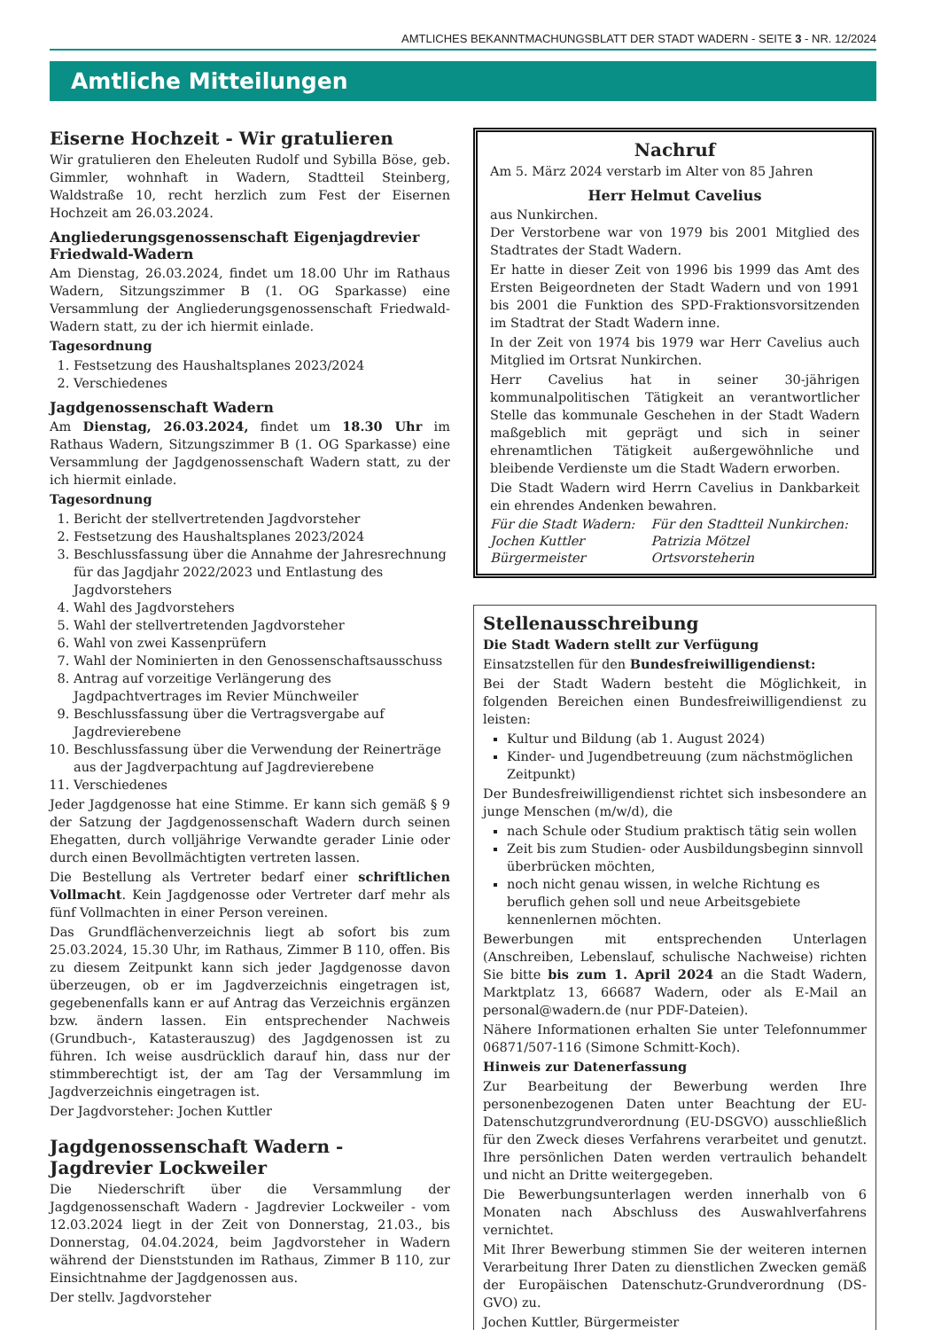AMTLICHES BEKANNTMACHUNGSBLATT DER STADT WADERN - SEITE 3 - NR. 12/2024
Amtliche Mitteilungen
Eiserne Hochzeit - Wir gratulieren
Wir gratulieren den Eheleuten Rudolf und Sybilla Böse, geb. Gimmler, wohnhaft in Wadern, Stadtteil Steinberg, Waldstraße 10, recht herzlich zum Fest der Eisernen Hochzeit am 26.03.2024.
Angliederungsgenossenschaft Eigenjagdrevier Friedwald-Wadern
Am Dienstag, 26.03.2024, findet um 18.00 Uhr im Rathaus Wadern, Sitzungszimmer B (1. OG Sparkasse) eine Versammlung der Angliederungsgenossenschaft Friedwald-Wadern statt, zu der ich hiermit einlade.
Tagesordnung
1. Festsetzung des Haushaltsplanes 2023/2024
2. Verschiedenes
Jagdgenossenschaft Wadern
Am Dienstag, 26.03.2024, findet um 18.30 Uhr im Rathaus Wadern, Sitzungszimmer B (1. OG Sparkasse) eine Versammlung der Jagdgenossenschaft Wadern statt, zu der ich hiermit einlade.
Tagesordnung
1. Bericht der stellvertretenden Jagdvorsteher
2. Festsetzung des Haushaltsplanes 2023/2024
3. Beschlussfassung über die Annahme der Jahresrechnung für das Jagdjahr 2022/2023 und Entlastung des Jagdvorstehers
4. Wahl des Jagdvorstehers
5. Wahl der stellvertretenden Jagdvorsteher
6. Wahl von zwei Kassenprüfern
7. Wahl der Nominierten in den Genossenschaftsausschuss
8. Antrag auf vorzeitige Verlängerung des Jagdpachtvertrages im Revier Münchweiler
9. Beschlussfassung über die Vertragsvergabe auf Jagdrevierebene
10. Beschlussfassung über die Verwendung der Reinerträge aus der Jagdverpachtung auf Jagdrevierebene
11. Verschiedenes
Jeder Jagdgenosse hat eine Stimme. Er kann sich gemäß § 9 der Satzung der Jagdgenossenschaft Wadern durch seinen Ehegatten, durch volljährige Verwandte gerader Linie oder durch einen Bevollmächtigten vertreten lassen.
Die Bestellung als Vertreter bedarf einer schriftlichen Vollmacht. Kein Jagdgenosse oder Vertreter darf mehr als fünf Vollmachten in einer Person vereinen.
Das Grundflächenverzeichnis liegt ab sofort bis zum 25.03.2024, 15.30 Uhr, im Rathaus, Zimmer B 110, offen. Bis zu diesem Zeitpunkt kann sich jeder Jagdgenosse davon überzeugen, ob er im Jagdverzeichnis eingetragen ist, gegebenenfalls kann er auf Antrag das Verzeichnis ergänzen bzw. ändern lassen. Ein entsprechender Nachweis (Grundbuch-, Katasterauszug) des Jagdgenossen ist zu führen. Ich weise ausdrücklich darauf hin, dass nur der stimmberechtigt ist, der am Tag der Versammlung im Jagdverzeichnis eingetragen ist.
Der Jagdvorsteher: Jochen Kuttler
Jagdgenossenschaft Wadern - Jagdrevier Lockweiler
Die Niederschrift über die Versammlung der Jagdgenossenschaft Wadern - Jagdrevier Lockweiler - vom 12.03.2024 liegt in der Zeit von Donnerstag, 21.03., bis Donnerstag, 04.04.2024, beim Jagdvorsteher in Wadern während der Dienststunden im Rathaus, Zimmer B 110, zur Einsichtnahme der Jagdgenossen aus.
Der stellv. Jagdvorsteher
Nachruf
Am 5. März 2024 verstarb im Alter von 85 Jahren
Herr Helmut Cavelius
aus Nunkirchen.
Der Verstorbene war von 1979 bis 2001 Mitglied des Stadtrates der Stadt Wadern.
Er hatte in dieser Zeit von 1996 bis 1999 das Amt des Ersten Beigeordneten der Stadt Wadern und von 1991 bis 2001 die Funktion des SPD-Fraktionsvorsitzenden im Stadtrat der Stadt Wadern inne.
In der Zeit von 1974 bis 1979 war Herr Cavelius auch Mitglied im Ortsrat Nunkirchen.
Herr Cavelius hat in seiner 30-jährigen kommunalpolitischen Tätigkeit an verantwortlicher Stelle das kommunale Geschehen in der Stadt Wadern maßgeblich mit geprägt und sich in seiner ehrenamtlichen Tätigkeit außergewöhnliche und bleibende Verdienste um die Stadt Wadern erworben.
Die Stadt Wadern wird Herrn Cavelius in Dankbarkeit ein ehrendes Andenken bewahren.
Für die Stadt Wadern:
Jochen Kuttler
Bürgermeister
Für den Stadtteil Nunkirchen:
Patrizia Mötzel
Ortsvorsteherin
Stellenausschreibung
Die Stadt Wadern stellt zur Verfügung
Einsatzstellen für den Bundesfreiwilligendienst:
Bei der Stadt Wadern besteht die Möglichkeit, in folgenden Bereichen einen Bundesfreiwilligendienst zu leisten:
Kultur und Bildung (ab 1. August 2024)
Kinder- und Jugendbetreuung (zum nächstmöglichen Zeitpunkt)
Der Bundesfreiwilligendienst richtet sich insbesondere an junge Menschen (m/w/d), die
nach Schule oder Studium praktisch tätig sein wollen
Zeit bis zum Studien- oder Ausbildungsbeginn sinnvoll überbrücken möchten,
noch nicht genau wissen, in welche Richtung es beruflich gehen soll und neue Arbeitsgebiete kennenlernen möchten.
Bewerbungen mit entsprechenden Unterlagen (Anschreiben, Lebenslauf, schulische Nachweise) richten Sie bitte bis zum 1. April 2024 an die Stadt Wadern, Marktplatz 13, 66687 Wadern, oder als E-Mail an personal@wadern.de (nur PDF-Dateien).
Nähere Informationen erhalten Sie unter Telefonnummer 06871/507-116 (Simone Schmitt-Koch).
Hinweis zur Datenerfassung
Zur Bearbeitung der Bewerbung werden Ihre personenbezogenen Daten unter Beachtung der EU-Datenschutzgrundverordnung (EU-DSGVO) ausschließlich für den Zweck dieses Verfahrens verarbeitet und genutzt. Ihre persönlichen Daten werden vertraulich behandelt und nicht an Dritte weitergegeben.
Die Bewerbungsunterlagen werden innerhalb von 6 Monaten nach Abschluss des Auswahlverfahrens vernichtet.
Mit Ihrer Bewerbung stimmen Sie der weiteren internen Verarbeitung Ihrer Daten zu dienstlichen Zwecken gemäß der Europäischen Datenschutz-Grundverordnung (DS-GVO) zu.
Jochen Kuttler, Bürgermeister